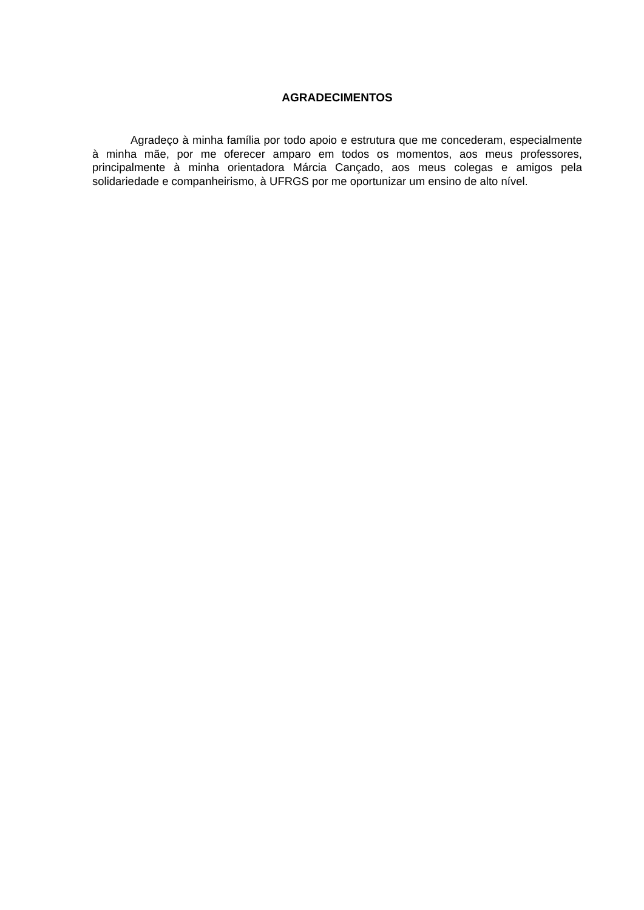AGRADECIMENTOS
Agradeço à minha família por todo apoio e estrutura que me concederam, especialmente à minha mãe, por me oferecer amparo em todos os momentos, aos meus professores, principalmente à minha orientadora Márcia Cançado, aos meus colegas e amigos pela solidariedade e companheirismo, à UFRGS por me oportunizar um ensino de alto nível.